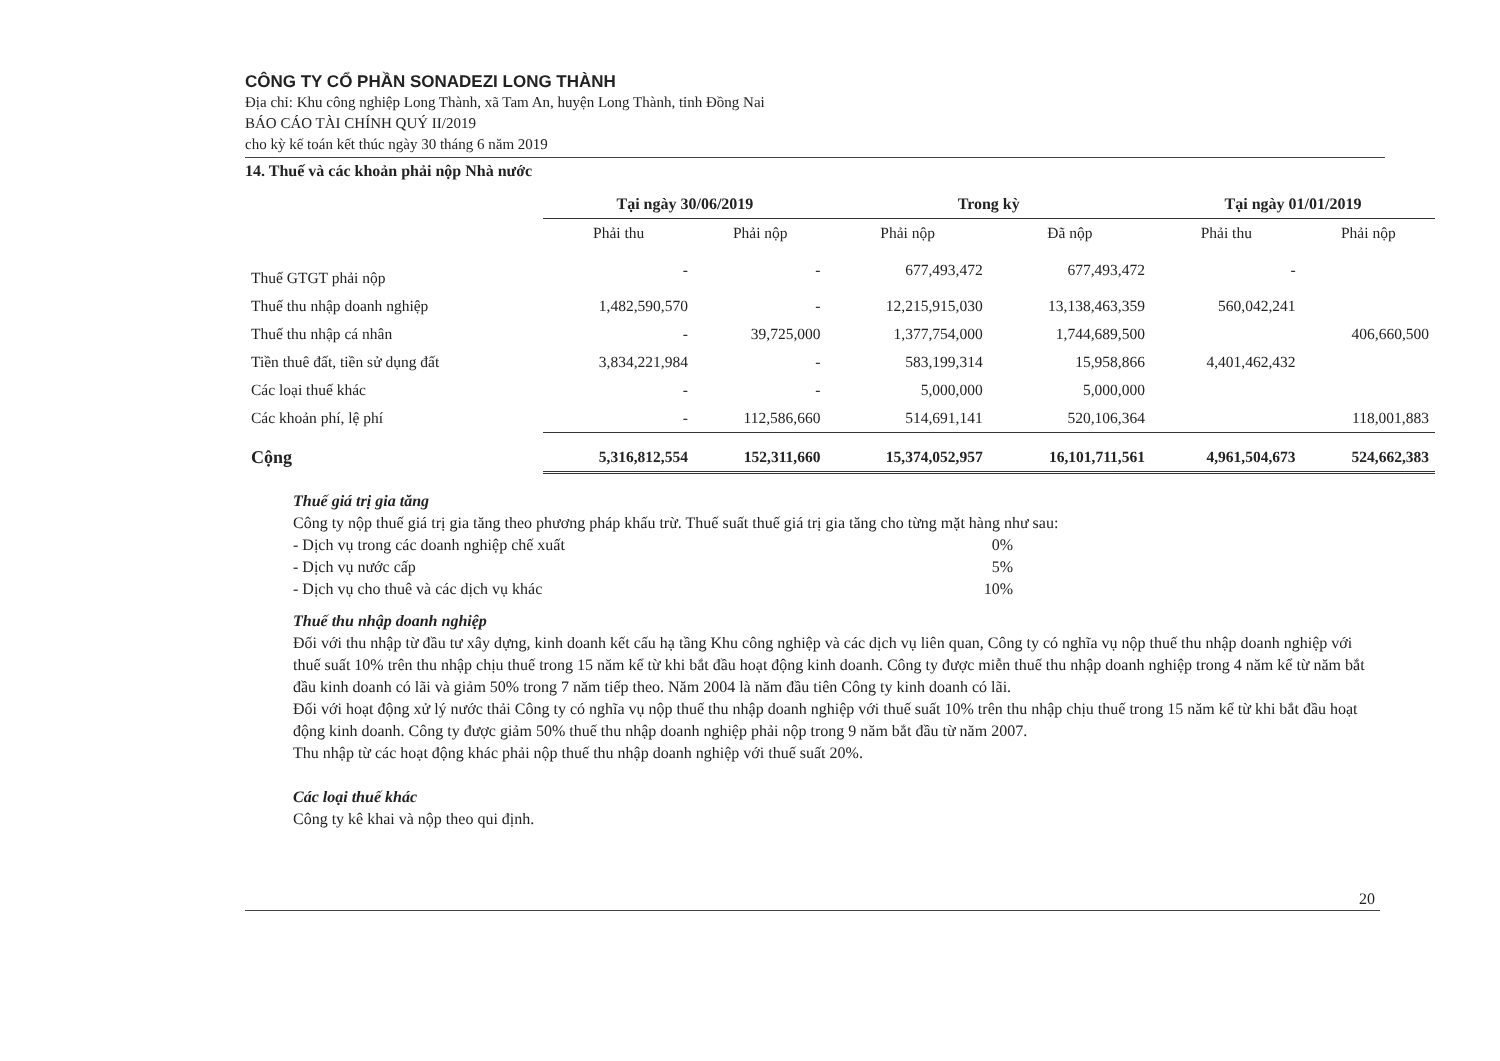CÔNG TY CỔ PHẦN SONADEZI LONG THÀNH
Địa chỉ: Khu công nghiệp Long Thành, xã Tam An, huyện Long Thành, tỉnh Đồng Nai
BÁO CÁO TÀI CHÍNH QUÝ II/2019
cho kỳ kế toán kết thúc ngày 30 tháng 6 năm 2019
14. Thuế và các khoản phải nộp Nhà nước
| | Tại ngày 30/06/2019 | | Trong kỳ | | Tại ngày 01/01/2019 | |
| --- | --- | --- | --- | --- | --- | --- |
| | Phải thu | Phải nộp | Phải nộp | Đã nộp | Phải thu | Phải nộp |
| Thuế GTGT phải nộp | - | - | 677,493,472 | 677,493,472 | - | |
| Thuế thu nhập doanh nghiệp | 1,482,590,570 | - | 12,215,915,030 | 13,138,463,359 | 560,042,241 | |
| Thuế thu nhập cá nhân | - | 39,725,000 | 1,377,754,000 | 1,744,689,500 | | 406,660,500 |
| Tiền thuê đất, tiền sử dụng đất | 3,834,221,984 | - | 583,199,314 | 15,958,866 | 4,401,462,432 | |
| Các loại thuế khác | - | - | 5,000,000 | 5,000,000 | | |
| Các khoản phí, lệ phí | - | 112,586,660 | 514,691,141 | 520,106,364 | | 118,001,883 |
| Cộng | 5,316,812,554 | 152,311,660 | 15,374,052,957 | 16,101,711,561 | 4,961,504,673 | 524,662,383 |
Thuế giá trị gia tăng
Công ty nộp thuế giá trị gia tăng theo phương pháp khấu trừ. Thuế suất thuế giá trị gia tăng cho từng mặt hàng như sau:
- Dịch vụ trong các doanh nghiệp chế xuất 0%
- Dịch vụ nước cấp 5%
- Dịch vụ cho thuê và các dịch vụ khác 10%
Thuế thu nhập doanh nghiệp
Đối với thu nhập từ đầu tư xây dựng, kinh doanh kết cấu hạ tầng Khu công nghiệp và các dịch vụ liên quan, Công ty có nghĩa vụ nộp thuế thu nhập doanh nghiệp với thuế suất 10% trên thu nhập chịu thuế trong 15 năm kể từ khi bắt đầu hoạt động kinh doanh. Công ty được miễn thuế thu nhập doanh nghiệp trong 4 năm kể từ năm bắt đầu kinh doanh có lãi và giảm 50% trong 7 năm tiếp theo. Năm 2004 là năm đầu tiên Công ty kinh doanh có lãi.
Đối với hoạt động xử lý nước thải Công ty có nghĩa vụ nộp thuế thu nhập doanh nghiệp với thuế suất 10% trên thu nhập chịu thuế trong 15 năm kể từ khi bắt đầu hoạt động kinh doanh. Công ty được giảm 50% thuế thu nhập doanh nghiệp phải nộp trong 9 năm bắt đầu từ năm 2007.
Thu nhập từ các hoạt động khác phải nộp thuế thu nhập doanh nghiệp với thuế suất 20%.
Các loại thuế khác
Công ty kê khai và nộp theo qui định.
20